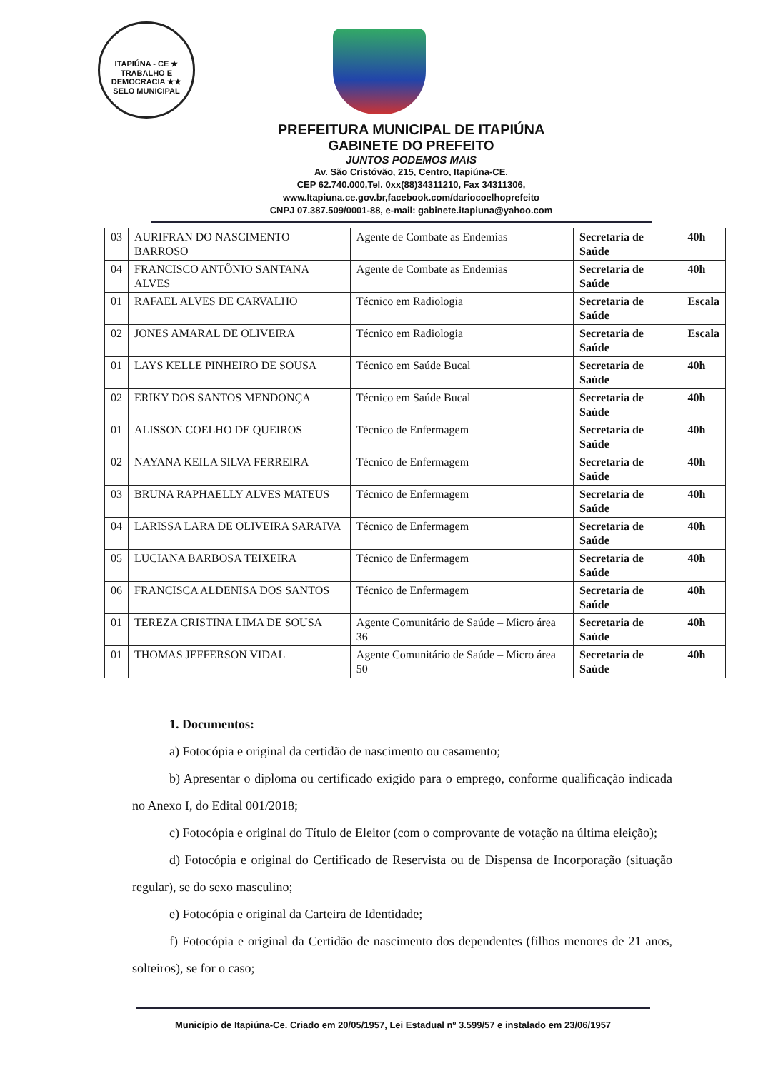ITAPIÚNA - CE ★ TRABALHO E DEMOCRACIA ★★ SELO MUNICIPAL
PREFEITURA MUNICIPAL DE ITAPIÚNA
GABINETE DO PREFEITO
JUNTOS PODEMOS MAIS
Av. São Cristóvão, 215, Centro, Itapiúna-CE.
CEP 62.740.000,Tel. 0xx(88)34311210, Fax 34311306,
www.Itapiuna.ce.gov.br,facebook.com/dariocoelhoprefeito
CNPJ 07.387.509/0001-88, e-mail: gabinete.itapiuna@yahoo.com
| 03 | AURIFRAN DO NASCIMENTO BARROSO | Agente de Combate as Endemias | Secretaria de Saúde | 40h |
| 04 | FRANCISCO ANTÔNIO SANTANA ALVES | Agente de Combate as Endemias | Secretaria de Saúde | 40h |
| 01 | RAFAEL ALVES DE CARVALHO | Técnico em Radiologia | Secretaria de Saúde | Escala |
| 02 | JONES AMARAL DE OLIVEIRA | Técnico em Radiologia | Secretaria de Saúde | Escala |
| 01 | LAYS KELLE PINHEIRO DE SOUSA | Técnico em Saúde Bucal | Secretaria de Saúde | 40h |
| 02 | ERIKY DOS SANTOS MENDONÇA | Técnico em Saúde Bucal | Secretaria de Saúde | 40h |
| 01 | ALISSON COELHO DE QUEIROS | Técnico de Enfermagem | Secretaria de Saúde | 40h |
| 02 | NAYANA KEILA SILVA FERREIRA | Técnico de Enfermagem | Secretaria de Saúde | 40h |
| 03 | BRUNA RAPHAELLY ALVES MATEUS | Técnico de Enfermagem | Secretaria de Saúde | 40h |
| 04 | LARISSA LARA DE OLIVEIRA SARAIVA | Técnico de Enfermagem | Secretaria de Saúde | 40h |
| 05 | LUCIANA BARBOSA TEIXEIRA | Técnico de Enfermagem | Secretaria de Saúde | 40h |
| 06 | FRANCISCA ALDENISA DOS SANTOS | Técnico de Enfermagem | Secretaria de Saúde | 40h |
| 01 | TEREZA CRISTINA LIMA DE SOUSA | Agente Comunitário de Saúde – Micro área 36 | Secretaria de Saúde | 40h |
| 01 | THOMAS JEFFERSON VIDAL | Agente Comunitário de Saúde – Micro área 50 | Secretaria de Saúde | 40h |
1. Documentos:
a) Fotocópia e original da certidão de nascimento ou casamento;
b) Apresentar o diploma ou certificado exigido para o emprego, conforme qualificação indicada no Anexo I, do Edital 001/2018;
c) Fotocópia e original do Título de Eleitor (com o comprovante de votação na última eleição);
d) Fotocópia e original do Certificado de Reservista ou de Dispensa de Incorporação (situação regular), se do sexo masculino;
e) Fotocópia e original da Carteira de Identidade;
f) Fotocópia e original da Certidão de nascimento dos dependentes (filhos menores de 21 anos, solteiros), se for o caso;
Município de Itapiúna-Ce. Criado em 20/05/1957, Lei Estadual nº 3.599/57 e instalado em 23/06/1957